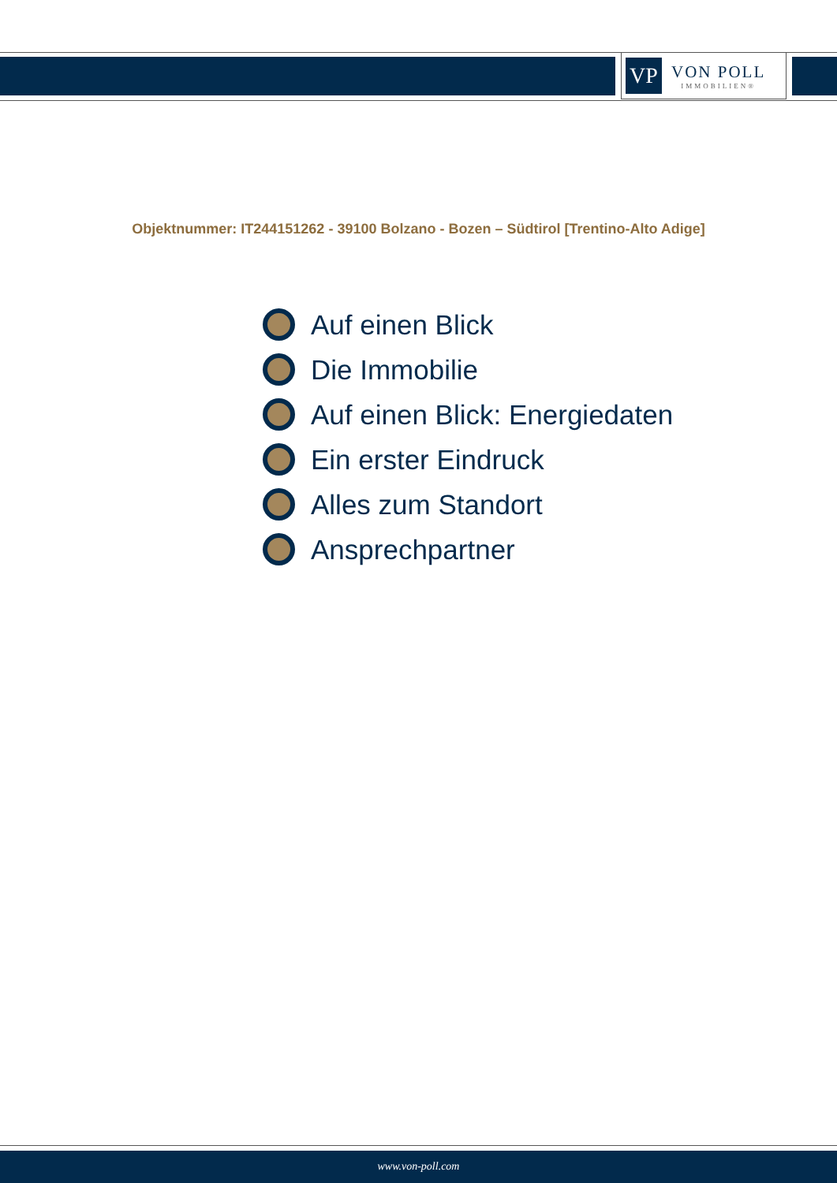VP
VON POLL
IMMOBILIEN®
Objektnummer: IT244151262 - 39100 Bolzano - Bozen – Südtirol [Trentino-Alto Adige]
Auf einen Blick
Die Immobilie
Auf einen Blick: Energiedaten
Ein erster Eindruck
Alles zum Standort
Ansprechpartner
www.von-poll.com